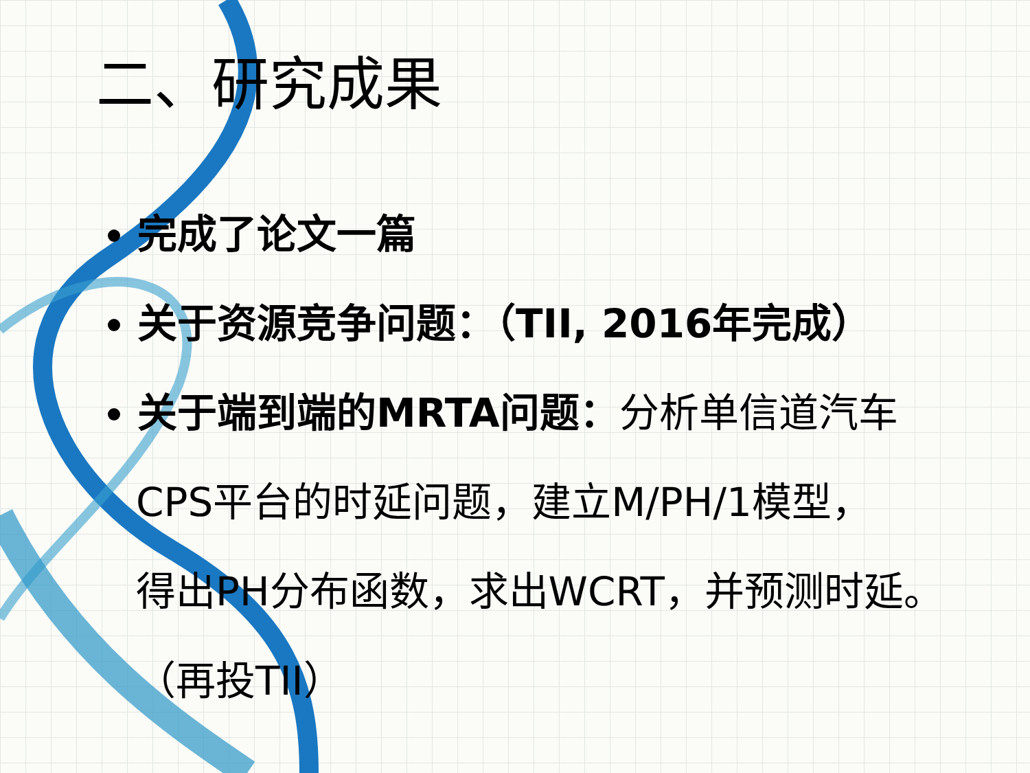二、研究成果
完成了论文一篇
关于资源竞争问题：（TII, 2016年完成）
关于端到端的MRTA问题：分析单信道汽车
CPS平台的时延问题，建立M/PH/1模型，
得出PH分布函数，求出WCRT，并预测时延。
（再投TII）